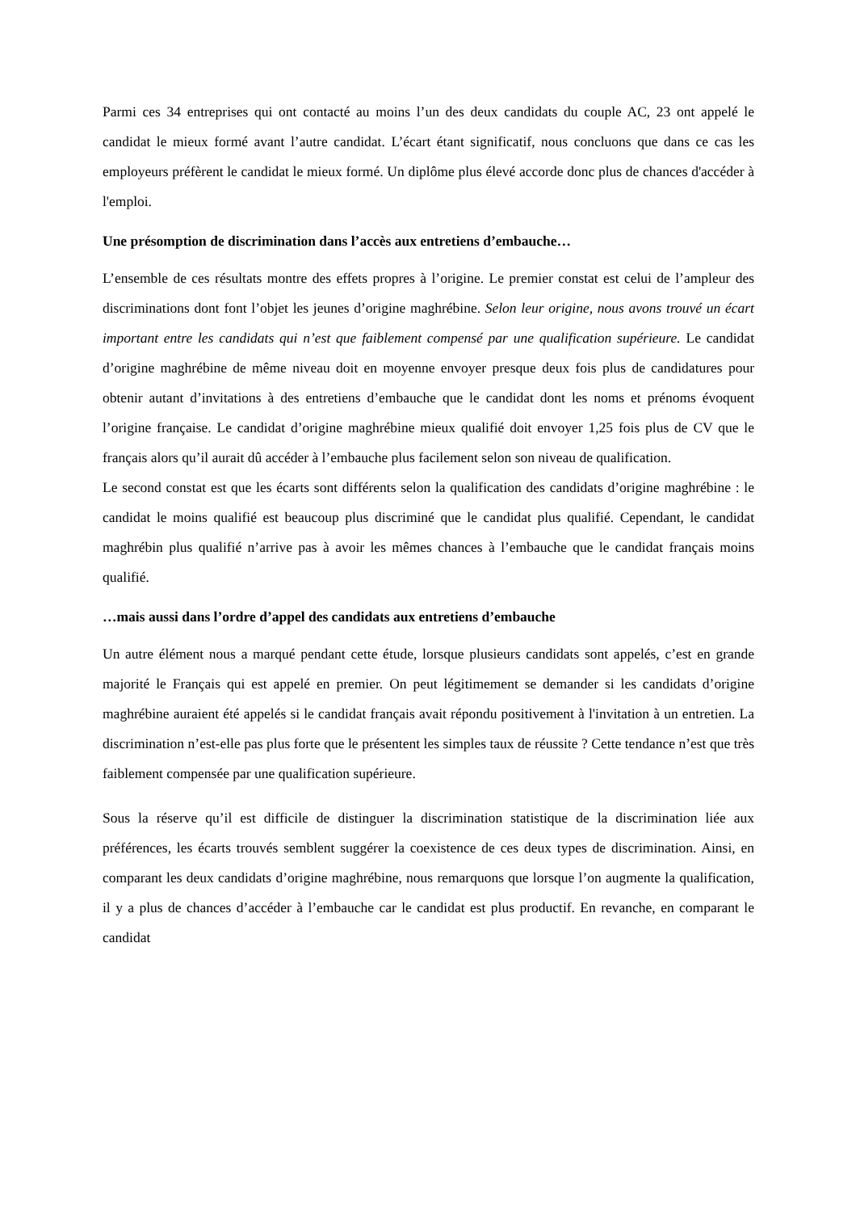Parmi ces 34 entreprises qui ont contacté au moins l’un des deux candidats du couple AC, 23 ont appelé le candidat le mieux formé avant l’autre candidat. L’écart étant significatif, nous concluons que dans ce cas les employeurs préfèrent le candidat le mieux formé. Un diplôme plus élevé accorde donc plus de chances d'accéder à l'emploi.
Une présomption de discrimination dans l’accès aux entretiens d’embauche…
L’ensemble de ces résultats montre des effets propres à l’origine. Le premier constat est celui de l’ampleur des discriminations dont font l’objet les jeunes d’origine maghrébine. Selon leur origine, nous avons trouvé un écart important entre les candidats qui n’est que faiblement compensé par une qualification supérieure. Le candidat d’origine maghrébine de même niveau doit en moyenne envoyer presque deux fois plus de candidatures pour obtenir autant d’invitations à des entretiens d’embauche que le candidat dont les noms et prénoms évoquent l’origine française. Le candidat d’origine maghrébine mieux qualifié doit envoyer 1,25 fois plus de CV que le français alors qu’il aurait dû accéder à l’embauche plus facilement selon son niveau de qualification.
Le second constat est que les écarts sont différents selon la qualification des candidats d’origine maghrébine : le candidat le moins qualifié est beaucoup plus discriminé que le candidat plus qualifié. Cependant, le candidat maghrébin plus qualifié n’arrive pas à avoir les mêmes chances à l’embauche que le candidat français moins qualifié.
…mais aussi dans l’ordre d’appel des candidats aux entretiens d’embauche
Un autre élément nous a marqué pendant cette étude, lorsque plusieurs candidats sont appelés, c’est en grande majorité le Français qui est appelé en premier. On peut légitimement se demander si les candidats d’origine maghrébine auraient été appelés si le candidat français avait répondu positivement à l'invitation à un entretien. La discrimination n’est-elle pas plus forte que le présentent les simples taux de réussite ? Cette tendance n’est que très faiblement compensée par une qualification supérieure.
Sous la réserve qu’il est difficile de distinguer la discrimination statistique de la discrimination liée aux préférences, les écarts trouvés semblent suggérer la coexistence de ces deux types de discrimination. Ainsi, en comparant les deux candidats d’origine maghrébine, nous remarquons que lorsque l’on augmente la qualification, il y a plus de chances d’accéder à l’embauche car le candidat est plus productif. En revanche, en comparant le candidat